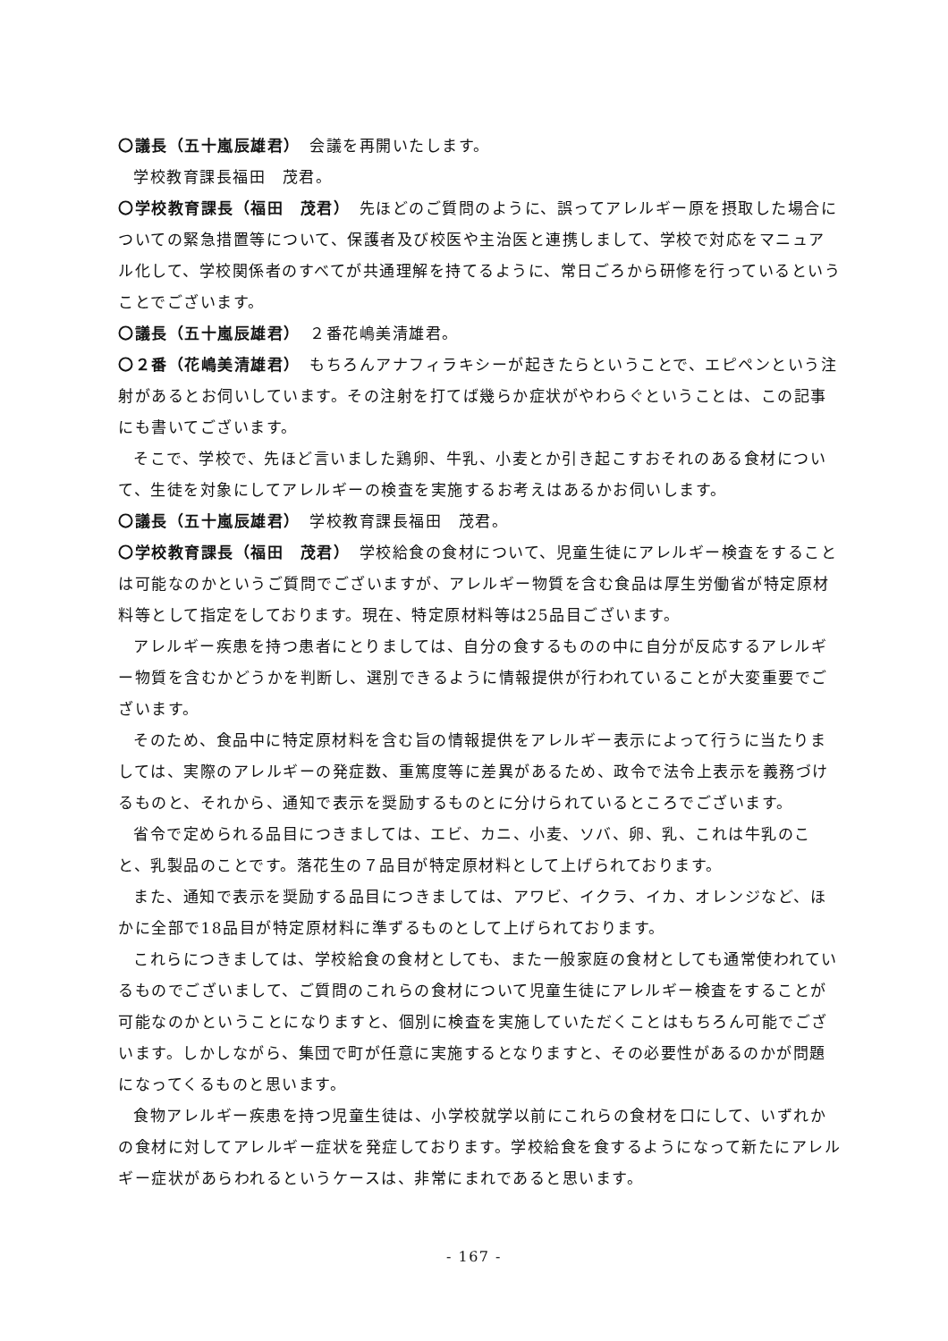〇議長（五十嵐辰雄君）　会議を再開いたします。
学校教育課長福田　茂君。
〇学校教育課長（福田　茂君）　先ほどのご質問のように、誤ってアレルギー原を摂取した場合についての緊急措置等について、保護者及び校医や主治医と連携しまして、学校で対応をマニュアル化して、学校関係者のすべてが共通理解を持てるように、常日ごろから研修を行っているということでございます。
〇議長（五十嵐辰雄君）　２番花嶋美清雄君。
〇２番（花嶋美清雄君）　もちろんアナフィラキシーが起きたらということで、エピペンという注射があるとお伺いしています。その注射を打てば幾らか症状がやわらぐということは、この記事にも書いてございます。
そこで、学校で、先ほど言いました鶏卵、牛乳、小麦とか引き起こすおそれのある食材について、生徒を対象にしてアレルギーの検査を実施するお考えはあるかお伺いします。
〇議長（五十嵐辰雄君）　学校教育課長福田　茂君。
〇学校教育課長（福田　茂君）　学校給食の食材について、児童生徒にアレルギー検査をすることは可能なのかというご質問でございますが、アレルギー物質を含む食品は厚生労働省が特定原材料等として指定をしております。現在、特定原材料等は25品目ございます。
アレルギー疾患を持つ患者にとりましては、自分の食するものの中に自分が反応するアレルギー物質を含むかどうかを判断し、選別できるように情報提供が行われていることが大変重要でございます。
そのため、食品中に特定原材料を含む旨の情報提供をアレルギー表示によって行うに当たりましては、実際のアレルギーの発症数、重篤度等に差異があるため、政令で法令上表示を義務づけるものと、それから、通知で表示を奨励するものとに分けられているところでございます。
省令で定められる品目につきましては、エビ、カニ、小麦、ソバ、卵、乳、これは牛乳のこと、乳製品のことです。落花生の７品目が特定原材料として上げられております。
また、通知で表示を奨励する品目につきましては、アワビ、イクラ、イカ、オレンジなど、ほかに全部で18品目が特定原材料に準ずるものとして上げられております。
これらにつきましては、学校給食の食材としても、また一般家庭の食材としても通常使われているものでございまして、ご質問のこれらの食材について児童生徒にアレルギー検査をすることが可能なのかということになりますと、個別に検査を実施していただくことはもちろん可能でございます。しかしながら、集団で町が任意に実施するとなりますと、その必要性があるのかが問題になってくるものと思います。
食物アレルギー疾患を持つ児童生徒は、小学校就学以前にこれらの食材を口にして、いずれかの食材に対してアレルギー症状を発症しております。学校給食を食するようになって新たにアレルギー症状があらわれるというケースは、非常にまれであると思います。
- 167 -